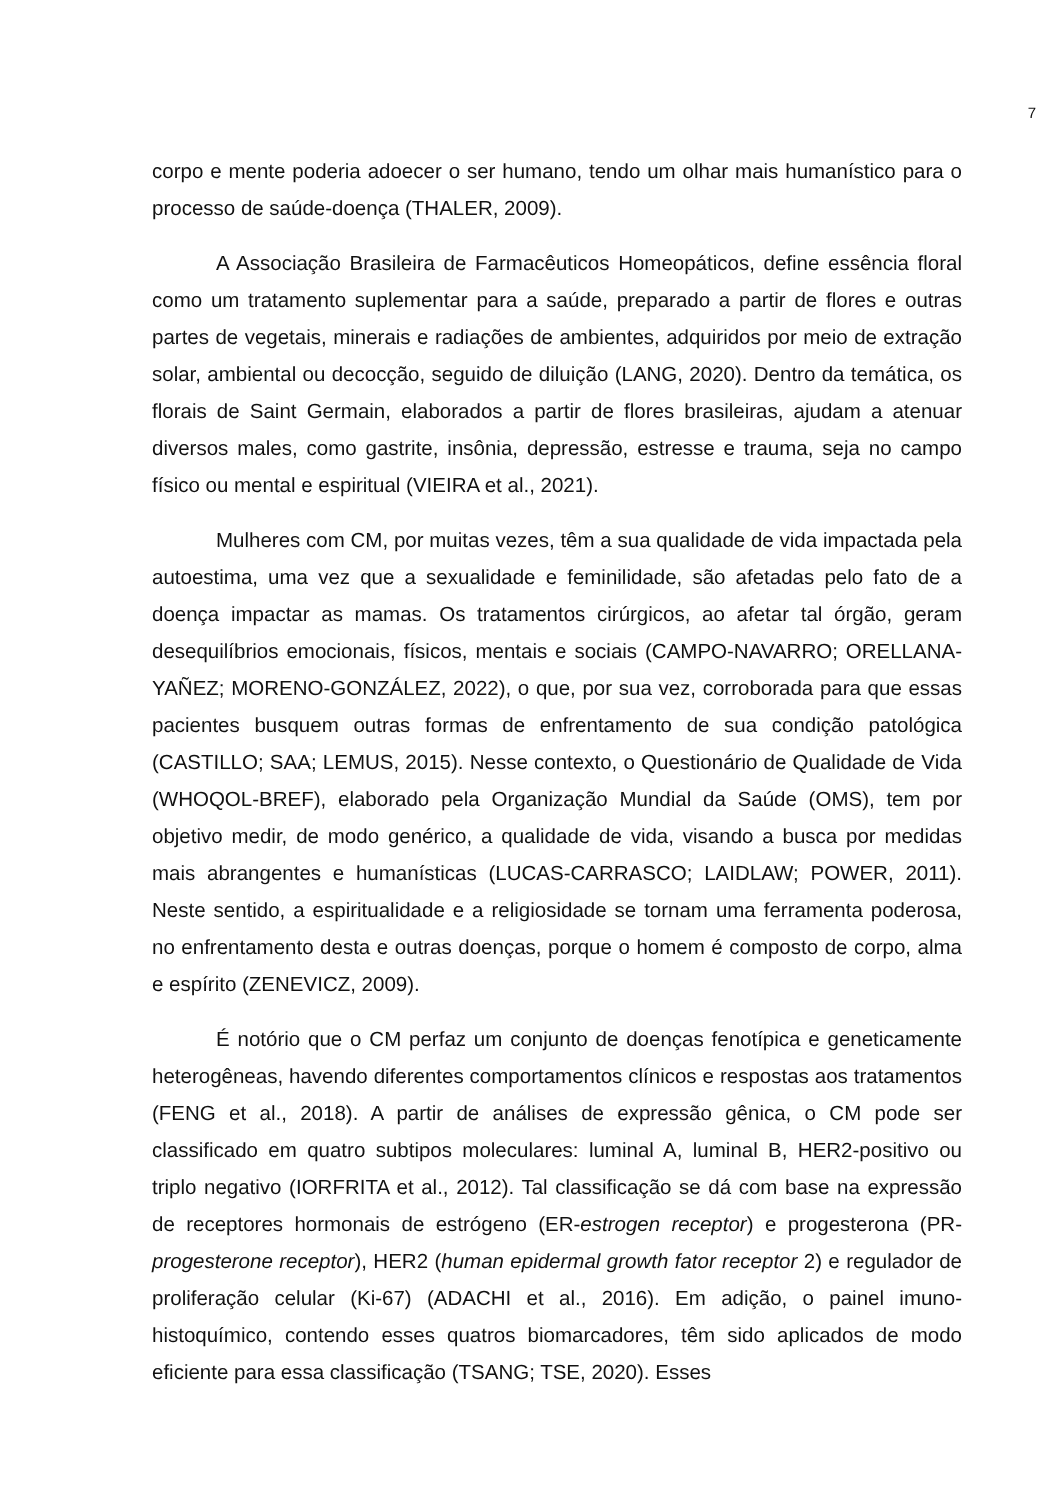7
corpo e mente poderia adoecer o ser humano, tendo um olhar mais humanístico para o processo de saúde-doença (THALER, 2009).
A Associação Brasileira de Farmacêuticos Homeopáticos, define essência floral como um tratamento suplementar para a saúde, preparado a partir de flores e outras partes de vegetais, minerais e radiações de ambientes, adquiridos por meio de extração solar, ambiental ou decocção, seguido de diluição (LANG, 2020). Dentro da temática, os florais de Saint Germain, elaborados a partir de flores brasileiras, ajudam a atenuar diversos males, como gastrite, insônia, depressão, estresse e trauma, seja no campo físico ou mental e espiritual (VIEIRA et al., 2021).
Mulheres com CM, por muitas vezes, têm a sua qualidade de vida impactada pela autoestima, uma vez que a sexualidade e feminilidade, são afetadas pelo fato de a doença impactar as mamas. Os tratamentos cirúrgicos, ao afetar tal órgão, geram desequilíbrios emocionais, físicos, mentais e sociais (CAMPO-NAVARRO; ORELLANA-YAÑEZ; MORENO-GONZÁLEZ, 2022), o que, por sua vez, corroborada para que essas pacientes busquem outras formas de enfrentamento de sua condição patológica (CASTILLO; SAA; LEMUS, 2015). Nesse contexto, o Questionário de Qualidade de Vida (WHOQOL-BREF), elaborado pela Organização Mundial da Saúde (OMS), tem por objetivo medir, de modo genérico, a qualidade de vida, visando a busca por medidas mais abrangentes e humanísticas (LUCAS-CARRASCO; LAIDLAW; POWER, 2011). Neste sentido, a espiritualidade e a religiosidade se tornam uma ferramenta poderosa, no enfrentamento desta e outras doenças, porque o homem é composto de corpo, alma e espírito (ZENEVICZ, 2009).
É notório que o CM perfaz um conjunto de doenças fenotípica e geneticamente heterogêneas, havendo diferentes comportamentos clínicos e respostas aos tratamentos (FENG et al., 2018). A partir de análises de expressão gênica, o CM pode ser classificado em quatro subtipos moleculares: luminal A, luminal B, HER2-positivo ou triplo negativo (IORFRITA et al., 2012). Tal classificação se dá com base na expressão de receptores hormonais de estrógeno (ER-estrogen receptor) e progesterona (PR-progesterone receptor), HER2 (human epidermal growth fator receptor 2) e regulador de proliferação celular (Ki-67) (ADACHI et al., 2016). Em adição, o painel imuno-histoquímico, contendo esses quatros biomarcadores, têm sido aplicados de modo eficiente para essa classificação (TSANG; TSE, 2020). Esses